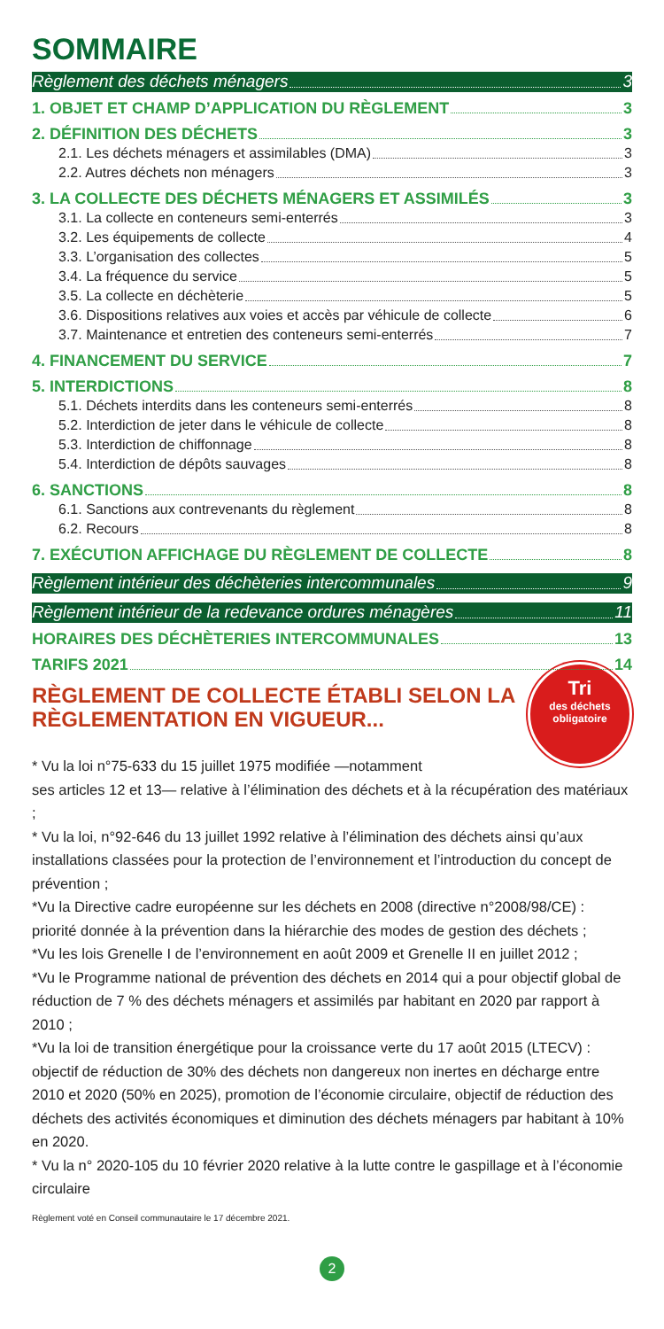SOMMAIRE
Règlement des déchets ménagers 3
1. OBJET ET CHAMP D’APPLICATION DU RÈGLEMENT 3
2. DÉFINITION DES DÉCHETS 3
2.1. Les déchets ménagers et assimilables (DMA) 3
2.2. Autres déchets non ménagers 3
3. LA COLLECTE DES DÉCHETS MÉNAGERS ET ASSIMILÉS 3
3.1. La collecte en conteneurs semi-enterrés 3
3.2. Les équipements de collecte 4
3.3. L’organisation des collectes 5
3.4. La fréquence du service 5
3.5. La collecte en déchèterie 5
3.6. Dispositions relatives aux voies et accès par véhicule de collecte 6
3.7. Maintenance et entretien des conteneurs semi-enterrés 7
4. FINANCEMENT DU SERVICE 7
5. INTERDICTIONS 8
5.1. Déchets interdits dans les conteneurs semi-enterrés 8
5.2. Interdiction de jeter dans le véhicule de collecte 8
5.3. Interdiction de chiffonnage 8
5.4. Interdiction de dépôts sauvages 8
6. SANCTIONS 8
6.1. Sanctions aux contrevenants du règlement 8
6.2. Recours 8
7. EXÉCUTION AFFICHAGE DU RÈGLEMENT DE COLLECTE 8
Règlement intérieur des déchèteries intercommunales 9
Règlement intérieur de la redevance ordures ménagères 11
HORAIRES DES DÉCHÈTERIES INTERCOMMUNALES 13
TARIFS 2021 14
Tri
des déchets
obligatoire
RÈGLEMENT DE COLLECTE ÉTABLI SELON LA RÈGLEMENTATION EN VIGUEUR...
* Vu la loi n°75-633 du 15 juillet 1975 modifiée —notamment
ses articles 12 et 13— relative à l’élimination des déchets et à la récupération des matériaux ;
* Vu la loi, n°92-646 du 13 juillet 1992 relative à l’élimination des déchets ainsi qu’aux installations classées pour la protection de l’environnement et l’introduction du concept de prévention ;
*Vu la Directive cadre européenne sur les déchets en 2008 (directive n°2008/98/CE) : priorité donnée à la prévention dans la hiérarchie des modes de gestion des déchets ;
*Vu les lois Grenelle I de l’environnement en août 2009 et Grenelle II en juillet 2012 ;
*Vu le Programme national de prévention des déchets en 2014 qui a pour objectif global de réduction de 7 % des déchets ménagers et assimilés par habitant en 2020 par rapport à 2010 ;
*Vu la loi de transition énergétique pour la croissance verte du 17 août 2015 (LTECV) : objectif de réduction de 30% des déchets non dangereux non inertes en décharge entre 2010 et 2020 (50% en 2025), promotion de l’économie circulaire, objectif de réduction des déchets des activités économiques et diminution des déchets ménagers par habitant à 10% en 2020.
* Vu la n° 2020-105 du 10 février 2020 relative à la lutte contre le gaspillage et à l’économie circulaire
Règlement voté en Conseil communautaire le 17 décembre 2021.
2